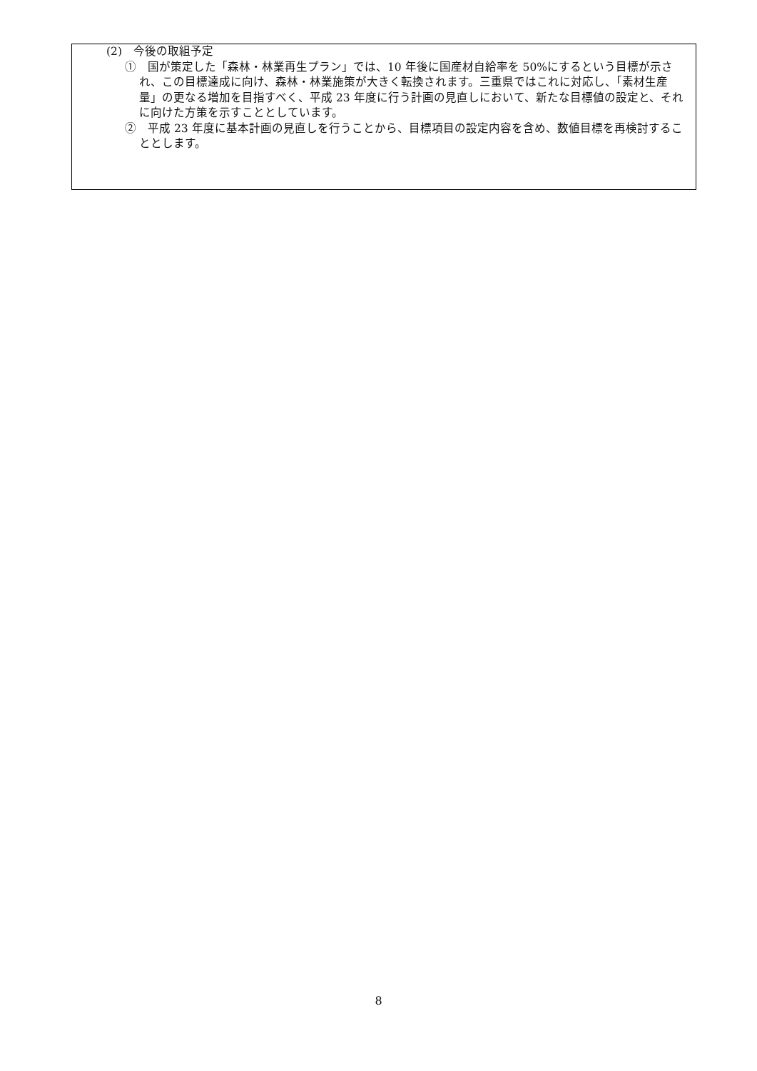(2)　今後の取組予定
①　国が策定した「森林・林業再生プラン」では、10 年後に国産材自給率を 50%にするという目標が示され、この目標達成に向け、森林・林業施策が大きく転換されます。三重県ではこれに対応し、「素材生産量」の更なる増加を目指すべく、平成 23 年度に行う計画の見直しにおいて、新たな目標値の設定と、それに向けた方策を示すこととしています。
②　平成 23 年度に基本計画の見直しを行うことから、目標項目の設定内容を含め、数値目標を再検討することとします。
8